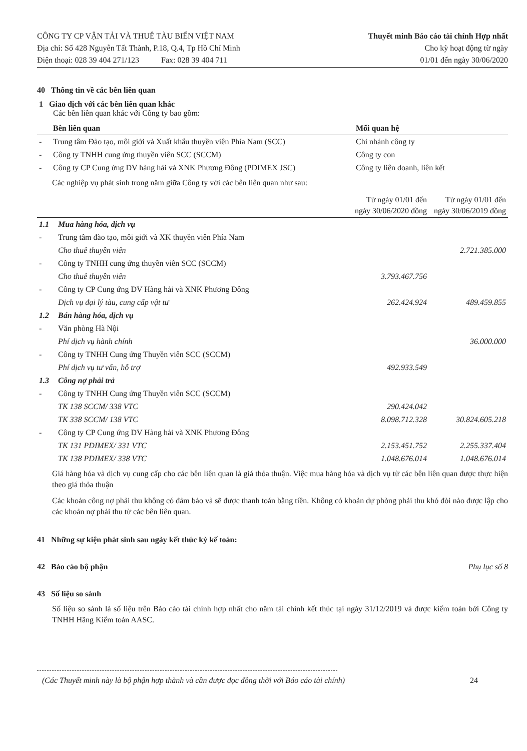CÔNG TY CP VẬN TẢI VÀ THUÊ TÀU BIỂN VIỆT NAM
Địa chỉ: Số 428 Nguyễn Tất Thành, P.18, Q.4, Tp Hồ Chí Minh
Điện thoại: 028 39 404 271/123 Fax: 028 39 404 711
Thuyết minh Báo cáo tài chính Hợp nhất
Cho kỳ hoạt động từ ngày
01/01 đến ngày 30/06/2020
40 Thông tin về các bên liên quan
1 Giao dịch với các bên liên quan khác
Các bên liên quan khác với Công ty bao gồm:
| | Bên liên quan | Mối quan hệ |
| --- | --- | --- |
| - | Trung tâm Đào tạo, môi giới và Xuất khẩu thuyền viên Phía Nam (SCC) | Chi nhánh công ty |
| - | Công ty TNHH cung ứng thuyền viên SCC (SCCM) | Công ty con |
| - | Công ty CP Cung ứng DV hàng hải và XNK Phương Đông (PDIMEX JSC) | Công ty liên doanh, liên kết |
Các nghiệp vụ phát sinh trong năm giữa Công ty với các bên liên quan như sau:
| | | Từ ngày 01/01 đến ngày 30/06/2020 đồng | Từ ngày 01/01 đến ngày 30/06/2019 đồng |
| --- | --- | --- | --- |
| 1.1 | Mua hàng hóa, dịch vụ | | |
| - | Trung tâm đào tạo, môi giới và XK thuyền viên Phía Nam | | |
| | Cho thuê thuyền viên | | 2.721.385.000 |
| - | Công ty TNHH cung ứng thuyền viên SCC (SCCM) | | |
| | Cho thuê thuyền viên | 3.793.467.756 | |
| - | Công ty CP Cung ứng DV Hàng hải và XNK Phương Đông | | |
| | Dịch vụ đại lý tàu, cung cấp vật tư | 262.424.924 | 489.459.855 |
| 1.2 | Bán hàng hóa, dịch vụ | | |
| - | Văn phòng Hà Nội | | |
| | Phí dịch vụ hành chính | | 36.000.000 |
| - | Công ty TNHH Cung ứng Thuyền viên SCC (SCCM) | | |
| | Phí dịch vụ tư vấn, hỗ trợ | 492.933.549 | |
| 1.3 | Công nợ phải trả | | |
| - | Công ty TNHH Cung ứng Thuyền viên SCC (SCCM) | | |
| | TK 138 SCCM/ 338 VTC | 290.424.042 | |
| | TK 338 SCCM/ 138 VTC | 8.098.712.328 | 30.824.605.218 |
| - | Công ty CP Cung ứng DV Hàng hải và XNK Phương Đông | | |
| | TK 131 PDIMEX/ 331 VTC | 2.153.451.752 | 2.255.337.404 |
| | TK 138 PDIMEX/ 338 VTC | 1.048.676.014 | 1.048.676.014 |
Giá hàng hóa và dịch vụ cung cấp cho các bên liên quan là giá thỏa thuận. Việc mua hàng hóa và dịch vụ từ các bên liên quan được thực hiện theo giá thỏa thuận
Các khoản công nợ phải thu không có đảm bảo và sẽ được thanh toán bằng tiền. Không có khoản dự phòng phải thu khó đòi nào được lập cho các khoản nợ phải thu từ các bên liên quan.
41 Những sự kiện phát sinh sau ngày kết thúc kỳ kế toán:
42 Báo cáo bộ phận Phụ lục số 8
43 Số liệu so sánh
Số liệu so sánh là số liệu trên Báo cáo tài chính hợp nhất cho năm tài chính kết thúc tại ngày 31/12/2019 và được kiểm toán bởi Công ty TNHH Hãng Kiểm toán AASC.
(Các Thuyết minh này là bộ phận hợp thành và cần được đọc đồng thời với Báo cáo tài chính) 24